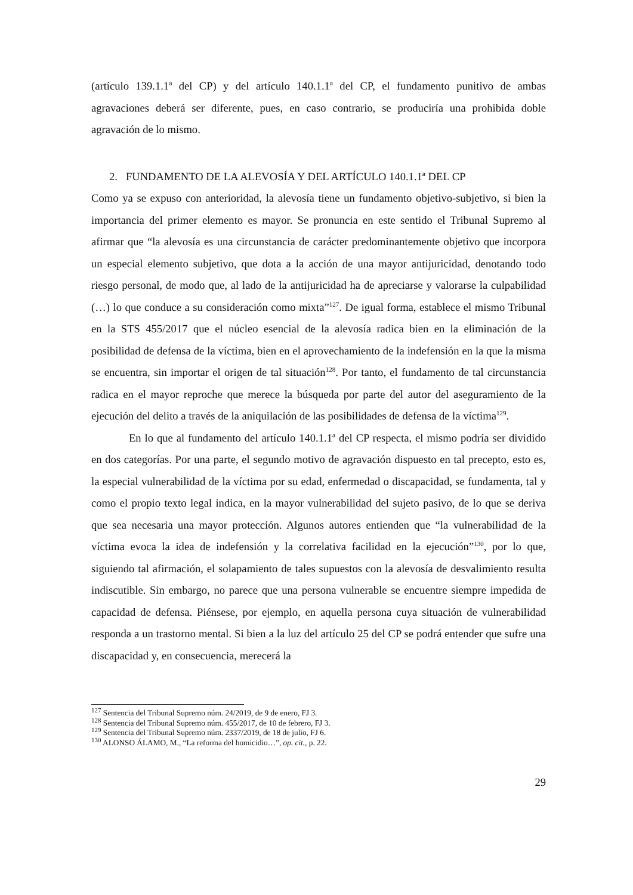(artículo 139.1.1ª del CP) y del artículo 140.1.1ª del CP, el fundamento punitivo de ambas agravaciones deberá ser diferente, pues, en caso contrario, se produciría una prohibida doble agravación de lo mismo.
2. FUNDAMENTO DE LA ALEVOSÍA Y DEL ARTÍCULO 140.1.1ª DEL CP
Como ya se expuso con anterioridad, la alevosía tiene un fundamento objetivo-subjetivo, si bien la importancia del primer elemento es mayor. Se pronuncia en este sentido el Tribunal Supremo al afirmar que “la alevosía es una circunstancia de carácter predominantemente objetivo que incorpora un especial elemento subjetivo, que dota a la acción de una mayor antijuricidad, denotando todo riesgo personal, de modo que, al lado de la antijuricidad ha de apreciarse y valorarse la culpabilidad (…) lo que conduce a su consideración como mixta”<sup>127</sup>. De igual forma, establece el mismo Tribunal en la STS 455/2017 que el núcleo esencial de la alevosía radica bien en la eliminación de la posibilidad de defensa de la víctima, bien en el aprovechamiento de la indefensión en la que la misma se encuentra, sin importar el origen de tal situación<sup>128</sup>. Por tanto, el fundamento de tal circunstancia radica en el mayor reproche que merece la búsqueda por parte del autor del aseguramiento de la ejecución del delito a través de la aniquilación de las posibilidades de defensa de la víctima<sup>129</sup>.
En lo que al fundamento del artículo 140.1.1ª del CP respecta, el mismo podría ser dividido en dos categorías. Por una parte, el segundo motivo de agravación dispuesto en tal precepto, esto es, la especial vulnerabilidad de la víctima por su edad, enfermedad o discapacidad, se fundamenta, tal y como el propio texto legal indica, en la mayor vulnerabilidad del sujeto pasivo, de lo que se deriva que sea necesaria una mayor protección. Algunos autores entienden que “la vulnerabilidad de la víctima evoca la idea de indefensión y la correlativa facilidad en la ejecución”<sup>130</sup>, por lo que, siguiendo tal afirmación, el solapamiento de tales supuestos con la alevosía de desvalimiento resulta indiscutible. Sin embargo, no parece que una persona vulnerable se encuentre siempre impedida de capacidad de defensa. Piénsese, por ejemplo, en aquella persona cuya situación de vulnerabilidad responda a un trastorno mental. Si bien a la luz del artículo 25 del CP se podrá entender que sufre una discapacidad y, en consecuencia, merecerá la
<sup>127</sup> Sentencia del Tribunal Supremo núm. 24/2019, de 9 de enero, FJ 3.
<sup>128</sup> Sentencia del Tribunal Supremo núm. 455/2017, de 10 de febrero, FJ 3.
<sup>129</sup> Sentencia del Tribunal Supremo núm. 2337/2019, de 18 de julio, FJ 6.
<sup>130</sup> ALONSO ÁLAMO, M., “La reforma del homicidio…”, op. cit., p. 22.
29